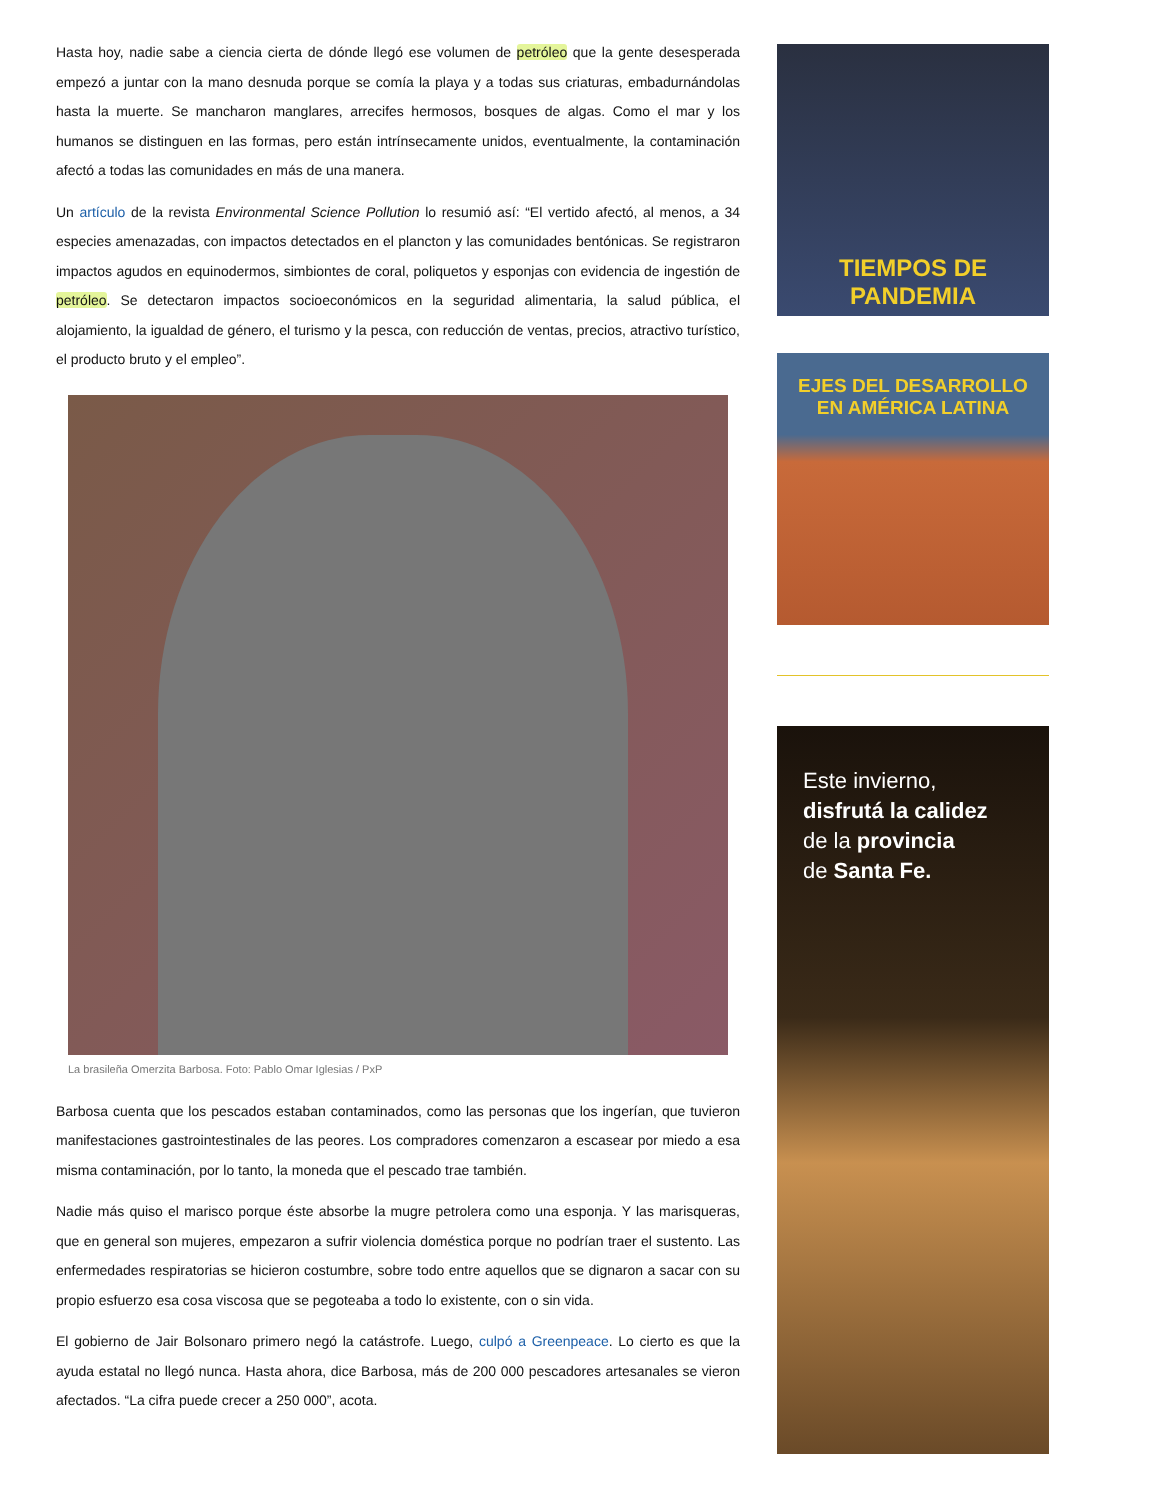Hasta hoy, nadie sabe a ciencia cierta de dónde llegó ese volumen de petróleo que la gente desesperada empezó a juntar con la mano desnuda porque se comía la playa y a todas sus criaturas, embadurnándolas hasta la muerte. Se mancharon manglares, arrecifes hermosos, bosques de algas. Como el mar y los humanos se distinguen en las formas, pero están intrínsecamente unidos, eventualmente, la contaminación afectó a todas las comunidades en más de una manera.
Un artículo de la revista Environmental Science Pollution lo resumió así: “El vertido afectó, al menos, a 34 especies amenazadas, con impactos detectados en el plancton y las comunidades bentónicas. Se registraron impactos agudos en equinodermos, simbiontes de coral, poliquetos y esponjas con evidencia de ingestión de petróleo. Se detectaron impactos socioeconómicos en la seguridad alimentaria, la salud pública, el alojamiento, la igualdad de género, el turismo y la pesca, con reducción de ventas, precios, atractivo turístico, el producto bruto y el empleo”.
La brasileña Omerzita Barbosa. Foto: Pablo Omar Iglesias / PxP
Barbosa cuenta que los pescados estaban contaminados, como las personas que los ingerían, que tuvieron manifestaciones gastrointestinales de las peores. Los compradores comenzaron a escasear por miedo a esa misma contaminación, por lo tanto, la moneda que el pescado trae también.
Nadie más quiso el marisco porque éste absorbe la mugre petrolera como una esponja. Y las marisqueras, que en general son mujeres, empezaron a sufrir violencia doméstica porque no podrían traer el sustento. Las enfermedades respiratorias se hicieron costumbre, sobre todo entre aquellos que se dignaron a sacar con su propio esfuerzo esa cosa viscosa que se pegoteaba a todo lo existente, con o sin vida.
El gobierno de Jair Bolsonaro primero negó la catástrofe. Luego, culpó a Greenpeace. Lo cierto es que la ayuda estatal no llegó nunca. Hasta ahora, dice Barbosa, más de 200 000 pescadores artesanales se vieron afectados. “La cifra puede crecer a 250 000”, acota.
TIEMPOS DE
PANDEMIA
EJES DEL DESARROLLO
EN AMÉRICA LATINA
Este invierno,
disfrutá la calidez
de la provincia
de Santa Fe.